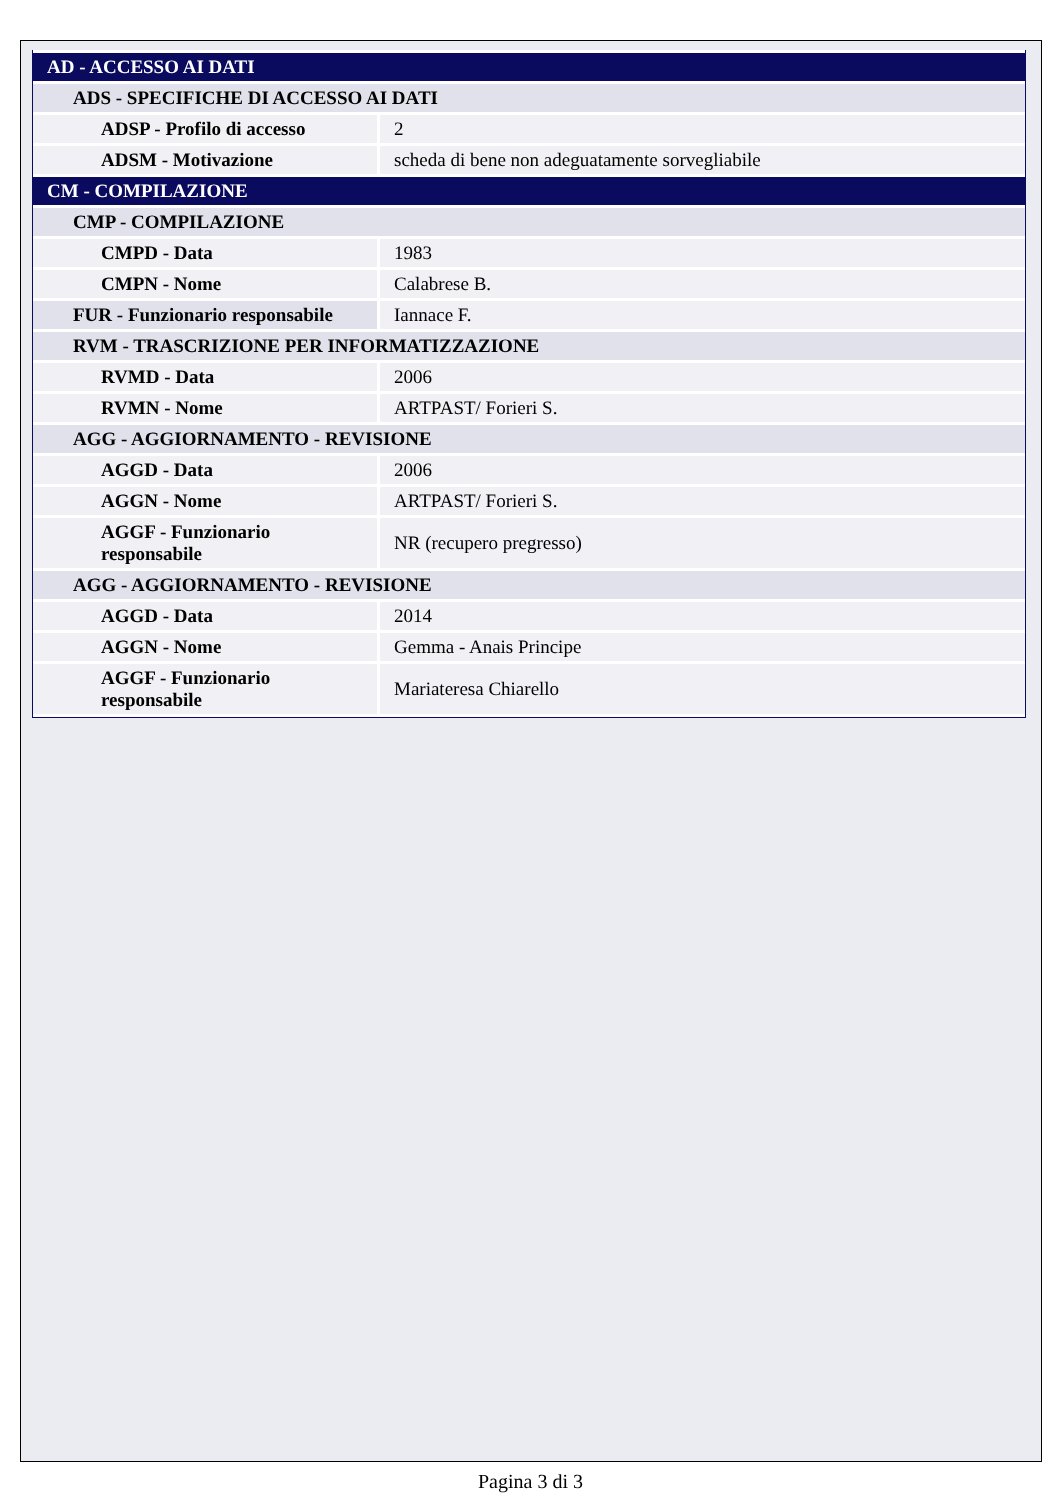| AD - ACCESSO AI DATI | |
| ADS - SPECIFICHE DI ACCESSO AI DATI | |
| ADSP - Profilo di accesso | 2 |
| ADSM - Motivazione | scheda di bene non adeguatamente sorvegliabile |
| CM - COMPILAZIONE | |
| CMP - COMPILAZIONE | |
| CMPD - Data | 1983 |
| CMPN - Nome | Calabrese B. |
| FUR - Funzionario responsabile | Iannace F. |
| RVM - TRASCRIZIONE PER INFORMATIZZAZIONE | |
| RVMD - Data | 2006 |
| RVMN - Nome | ARTPAST/ Forieri S. |
| AGG - AGGIORNAMENTO - REVISIONE | |
| AGGD - Data | 2006 |
| AGGN - Nome | ARTPAST/ Forieri S. |
| AGGF - Funzionario responsabile | NR (recupero pregresso) |
| AGG - AGGIORNAMENTO - REVISIONE | |
| AGGD - Data | 2014 |
| AGGN - Nome | Gemma - Anais Principe |
| AGGF - Funzionario responsabile | Mariateresa Chiarello |
Pagina 3 di 3